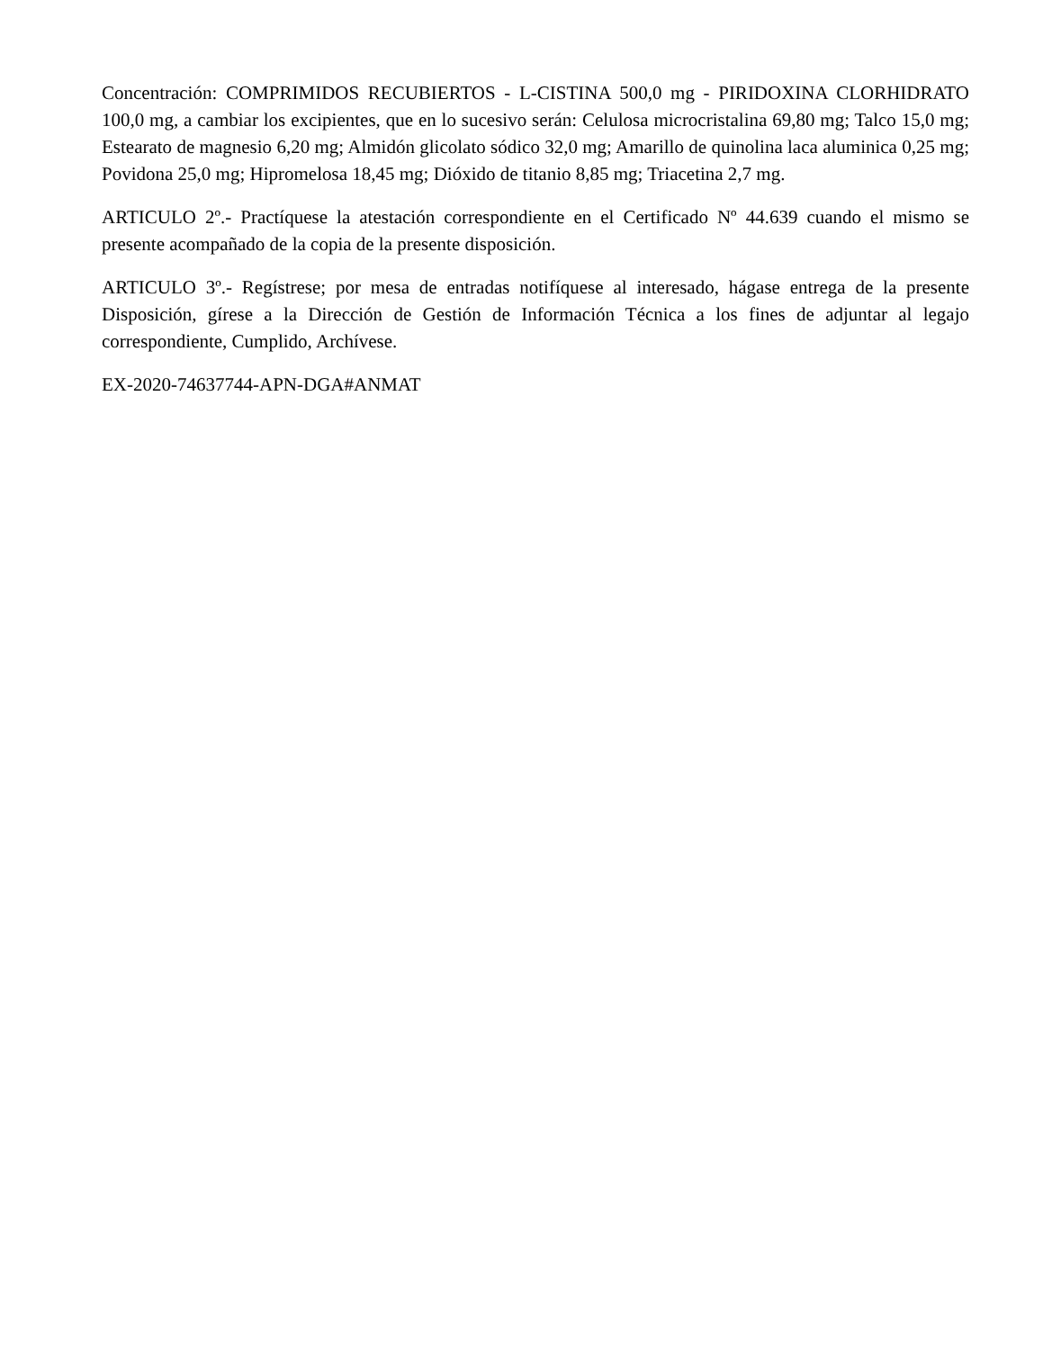Concentración: COMPRIMIDOS RECUBIERTOS - L-CISTINA 500,0 mg - PIRIDOXINA CLORHIDRATO 100,0 mg, a cambiar los excipientes, que en lo sucesivo serán: Celulosa microcristalina 69,80 mg; Talco 15,0 mg; Estearato de magnesio 6,20 mg; Almidón glicolato sódico 32,0 mg; Amarillo de quinolina laca aluminica 0,25 mg; Povidona 25,0 mg; Hipromelosa 18,45 mg; Dióxido de titanio 8,85 mg; Triacetina 2,7 mg.
ARTICULO 2º.- Practíquese la atestación correspondiente en el Certificado Nº 44.639 cuando el mismo se presente acompañado de la copia de la presente disposición.
ARTICULO 3º.- Regístrese; por mesa de entradas notifíquese al interesado, hágase entrega de la presente Disposición, gírese a la Dirección de Gestión de Información Técnica a los fines de adjuntar al legajo correspondiente, Cumplido, Archívese.
EX-2020-74637744-APN-DGA#ANMAT